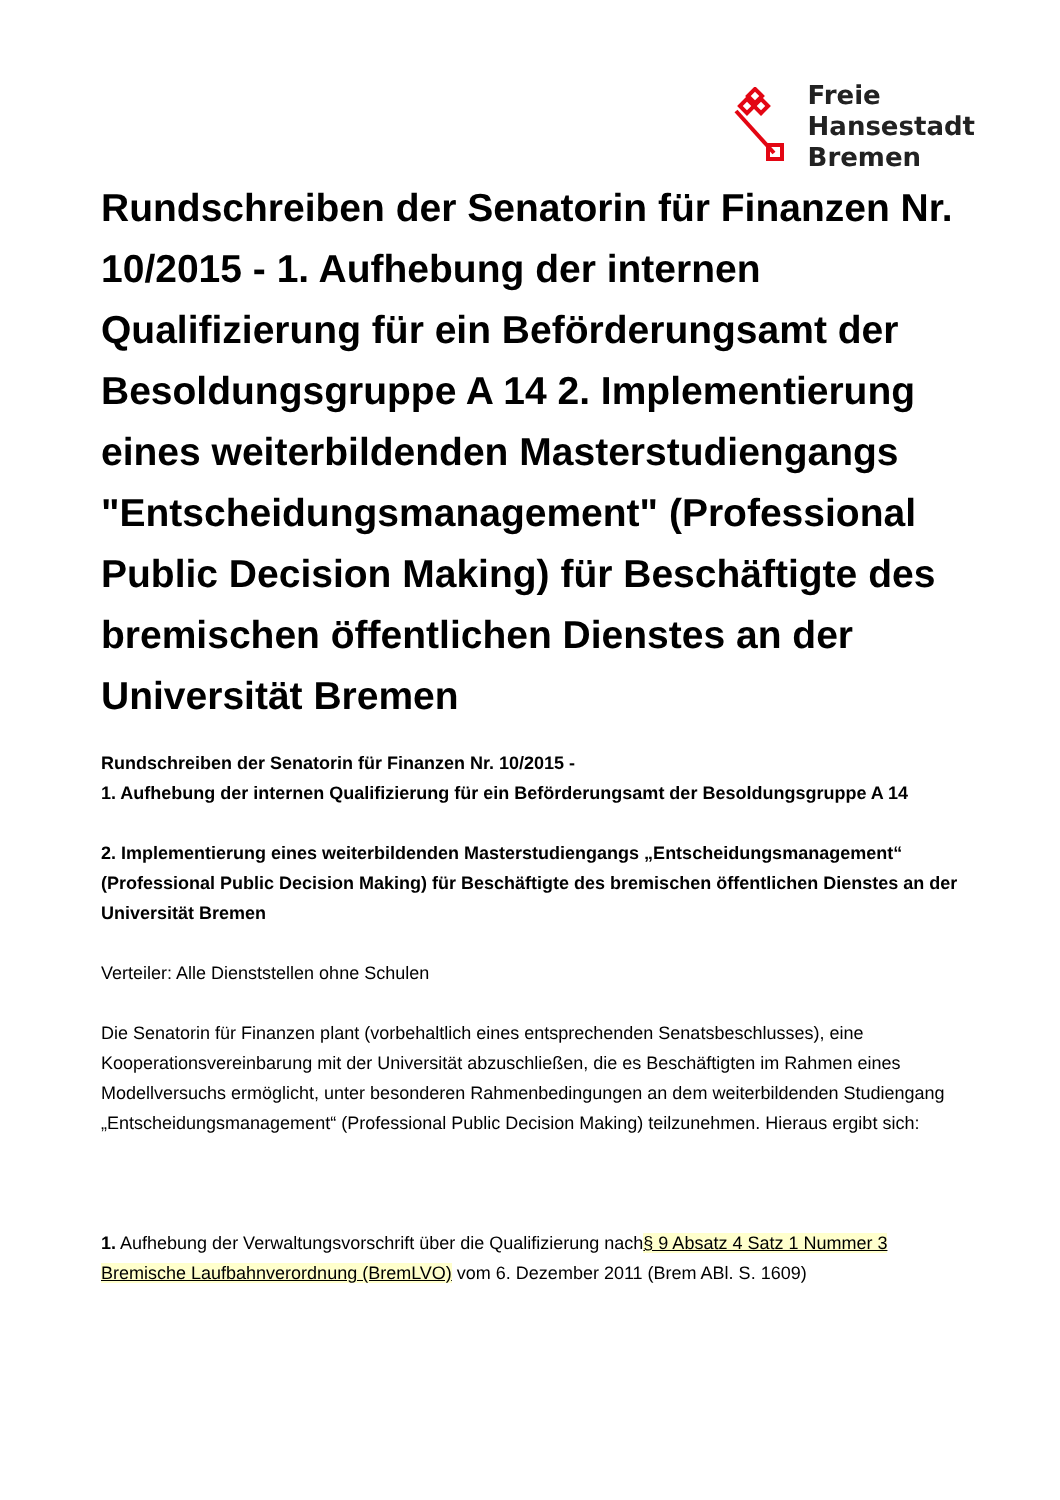Freie
Hansestadt
Bremen
Rundschreiben der Senatorin für Finanzen Nr. 10/2015 - 1. Aufhebung der internen Qualifizierung für ein Beförderungsamt der Besoldungsgruppe A 14 2. Implementierung eines weiterbildenden Masterstudiengangs "Entscheidungsmanagement" (Professional Public Decision Making) für Beschäftigte des bremischen öffentlichen Dienstes an der Universität Bremen
Rundschreiben der Senatorin für Finanzen Nr. 10/2015 -
1. Aufhebung der internen Qualifizierung für ein Beförderungsamt der Besoldungsgruppe A 14
2. Implementierung eines weiterbildenden Masterstudiengangs „Entscheidungsmanagement“ (Professional Public Decision Making) für Beschäftigte des bremischen öffentlichen Dienstes an der Universität Bremen
Verteiler: Alle Dienststellen ohne Schulen
Die Senatorin für Finanzen plant (vorbehaltlich eines entsprechenden Senatsbeschlusses), eine Kooperationsvereinbarung mit der Universität abzuschließen, die es Beschäftigten im Rahmen eines Modellversuchs ermöglicht, unter besonderen Rahmenbedingungen an dem weiterbildenden Studiengang „Entscheidungsmanagement“ (Professional Public Decision Making) teilzunehmen. Hieraus ergibt sich:
1. Aufhebung der Verwaltungsvorschrift über die Qualifizierung nach§ 9 Absatz 4 Satz 1 Nummer 3 Bremische Laufbahnverordnung (BremLVO) vom 6. Dezember 2011 (Brem ABl. S. 1609)